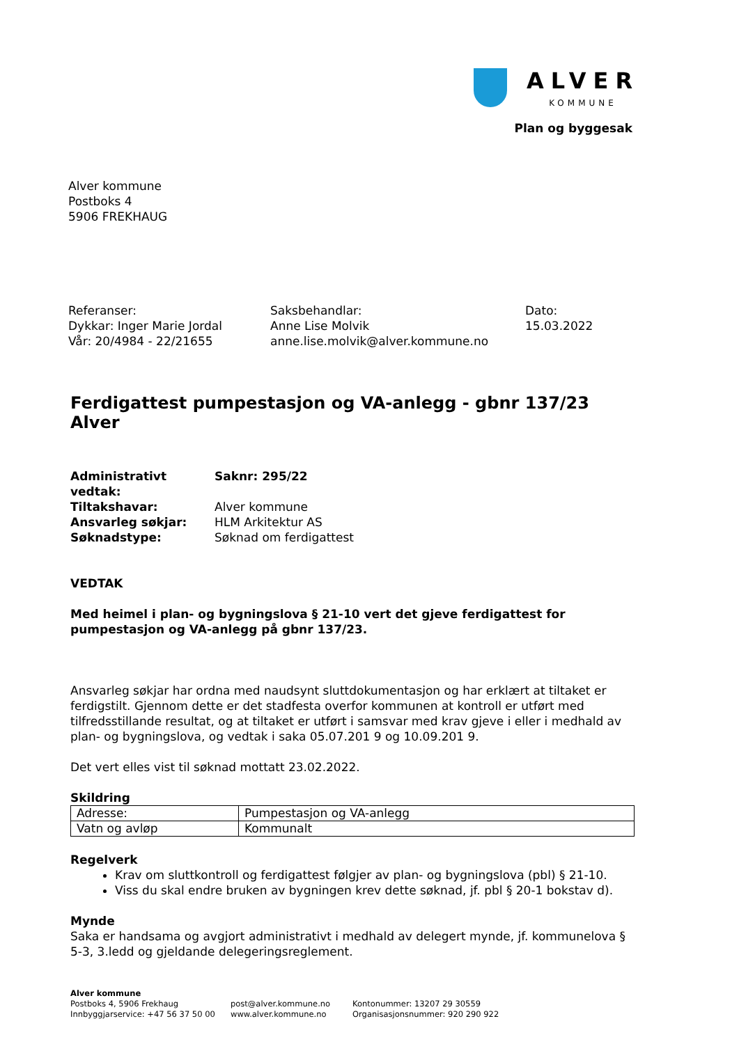ALVER
KOMMUNE
Plan og byggesak
Alver kommune
Postboks 4
5906 FREKHAUG
Referanser:
Dykkar: Inger Marie Jordal
Vår: 20/4984 - 22/21655
Saksbehandlar:
Anne Lise Molvik
anne.lise.molvik@alver.kommune.no
Dato:
15.03.2022
Ferdigattest pumpestasjon og VA-anlegg - gbnr 137/23 Alver
| Administrativt vedtak: | Saknr: 295/22 |
| Tiltakshavar: | Alver kommune |
| Ansvarleg søkjar: | HLM Arkitektur AS |
| Søknadstype: | Søknad om ferdigattest |
VEDTAK
Med heimel i plan- og bygningslova § 21-10 vert det gjeve ferdigattest for pumpestasjon og VA-anlegg på gbnr 137/23.
Ansvarleg søkjar har ordna med naudsynt sluttdokumentasjon og har erklært at tiltaket er ferdigstilt. Gjennom dette er det stadfesta overfor kommunen at kontroll er utført med tilfredsstillande resultat, og at tiltaket er utført i samsvar med krav gjeve i eller i medhald av plan- og bygningslova, og vedtak i saka 05.07.201 9 og 10.09.201 9.
Det vert elles vist til søknad mottatt 23.02.2022.
Skildring
| Adresse: | Pumpestasjon og VA-anlegg |
| Vatn og avløp | Kommunalt |
Regelverk
Krav om sluttkontroll og ferdigattest følgjer av plan- og bygningslova (pbl) § 21-10.
Viss du skal endre bruken av bygningen krev dette søknad, jf. pbl § 20-1 bokstav d).
Mynde
Saka er handsama og avgjort administrativt i medhald av delegert mynde, jf. kommunelova § 5-3, 3.ledd og gjeldande delegeringsreglement.
Alver kommune
Postboks 4, 5906 Frekhaug
Innbyggjarservice: +47 56 37 50 00
post@alver.kommune.no
www.alver.kommune.no
Kontonummer: 13207 29 30559
Organisasjonsnummer: 920 290 922